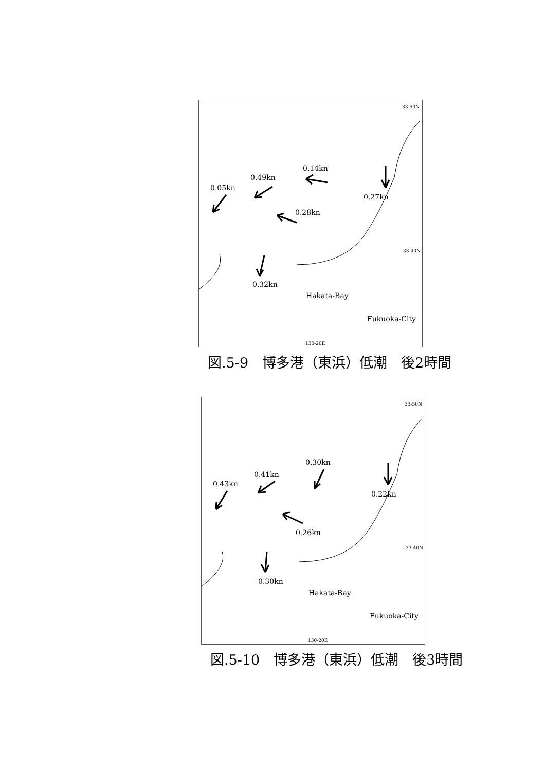33-50N
0.14kn
0.49kn
0.05kn
0.27kn
0.28kn
33-40N
0.32kn
Hakata-Bay
Fukuoka-City
130-20E
図.5-9　博多港（東浜）低潮　後2時間
33-50N
0.30kn
0.41kn
0.43kn
0.22kn
0.26kn
33-40N
0.30kn
Hakata-Bay
Fukuoka-City
130-20E
図.5-10　博多港（東浜）低潮　後3時間